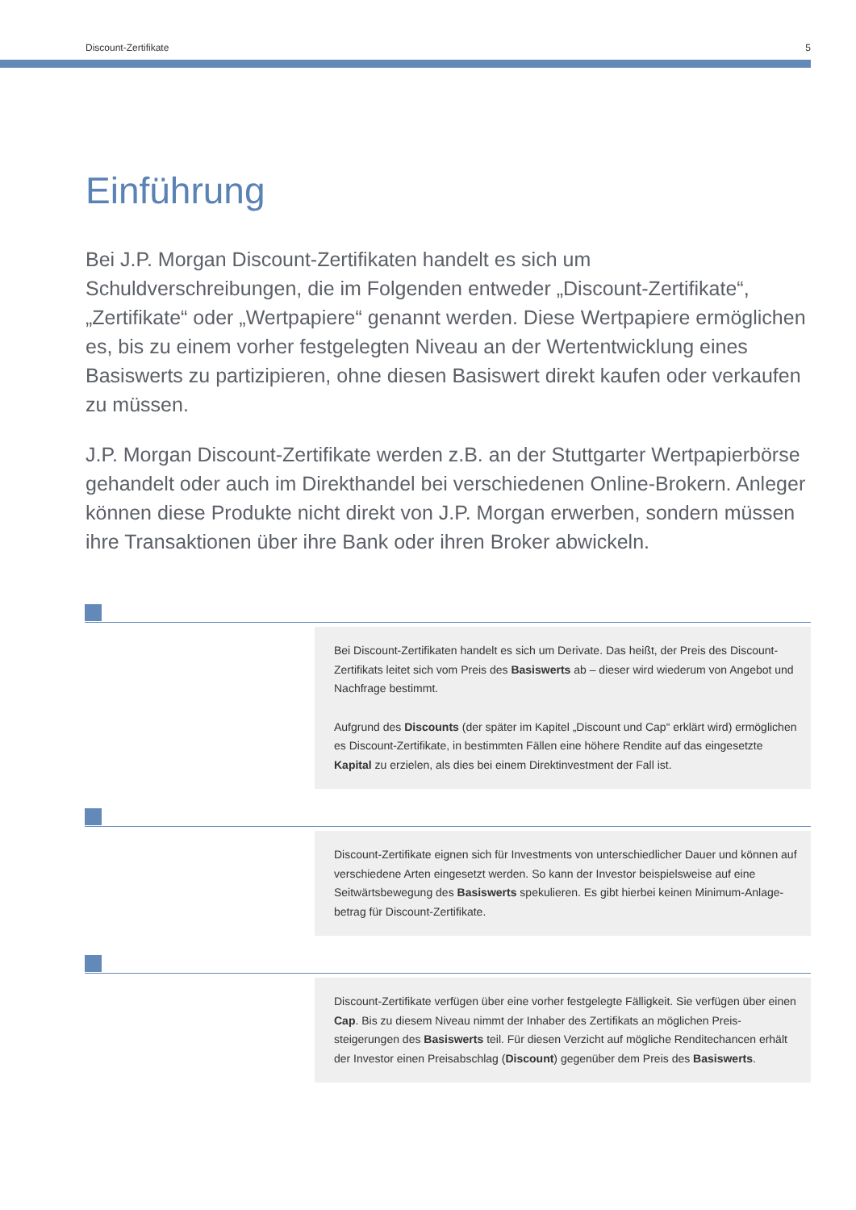Discount-Zertifikate 5
Einführung
Bei J.P. Morgan Discount-Zertifikaten handelt es sich um Schuldverschreibungen, die im Folgenden entweder „Discount-Zertifikate“, „Zertifikate“ oder „Wert­papiere“ genannt werden. Diese Wertpapiere ermöglichen es, bis zu einem vorher festgelegten Niveau an der Wertentwicklung eines Basiswerts zu partizipieren, ohne diesen Basiswert direkt kaufen oder verkaufen zu müssen.
J.P. Morgan Discount-Zertifikate werden z.B. an der Stuttgarter Wertpapier­börse gehandelt oder auch im Direkthandel bei verschiedenen Online-Brokern. Anleger können diese Produkte nicht direkt von J.P. Morgan erwerben, sondern müssen ihre Transaktionen über ihre Bank oder ihren Broker abwickeln.
Bei Discount-Zertifikaten handelt es sich um Derivate. Das heißt, der Preis des Discount-Zertifikats leitet sich vom Preis des Basiswerts ab – dieser wird wiederum von Angebot und Nachfrage bestimmt.
Aufgrund des Discounts (der später im Kapitel „Discount und Cap“ erklärt wird) ermöglichen es Discount-Zertifikate, in bestimmten Fällen eine höhere Rendite auf das eingesetzte Kapital zu erzielen, als dies bei einem Direktinvestment der Fall ist.
Discount-Zertifikate eignen sich für Investments von unterschiedlicher Dauer und können auf verschiedene Arten eingesetzt werden. So kann der Investor beispielsweise auf eine Seitwärtsbewegung des Basiswerts spekulieren. Es gibt hierbei keinen Minimum-Anlage­betrag für Discount-Zertifikate.
Discount-Zertifikate verfügen über eine vorher festgelegte Fälligkeit. Sie verfügen über einen Cap. Bis zu diesem Niveau nimmt der Inhaber des Zertifikats an möglichen Preis­steigerungen des Basiswerts teil. Für diesen Verzicht auf mögliche Renditechancen er­hält der Investor einen Preisabschlag (Discount) gegenüber dem Preis des Basiswerts.